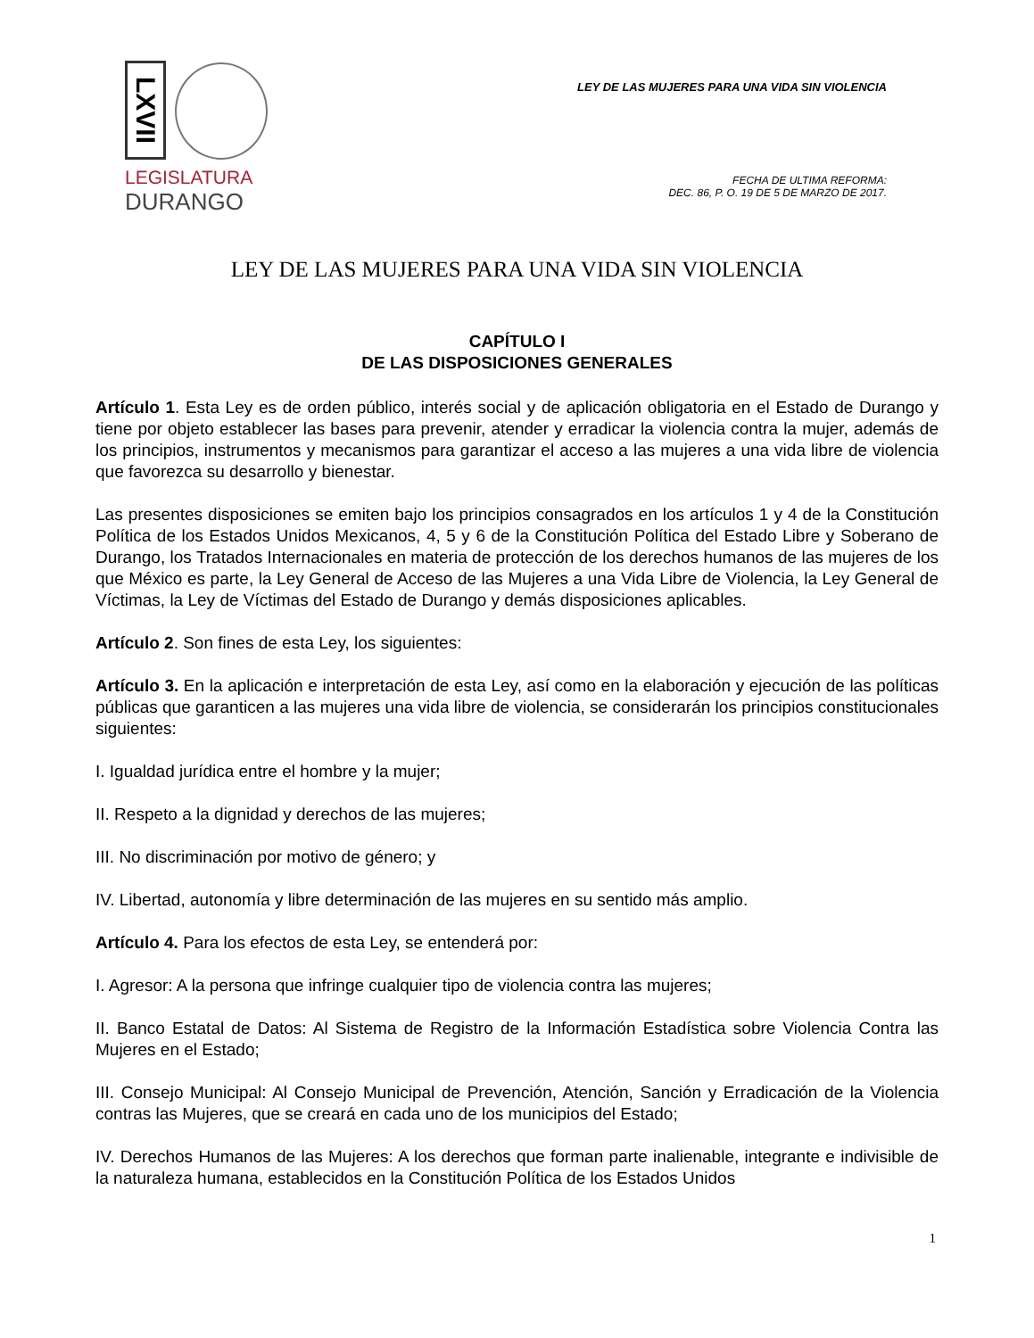LXVII
LEGISLATURA
DURANGO
LEY DE LAS MUJERES PARA UNA VIDA SIN VIOLENCIA
FECHA DE ULTIMA REFORMA:
DEC. 86, P. O. 19 DE 5 DE MARZO DE 2017.
LEY DE LAS MUJERES PARA UNA VIDA SIN VIOLENCIA
CAPÍTULO I
DE LAS DISPOSICIONES GENERALES
Artículo 1. Esta Ley es de orden público, interés social y de aplicación obligatoria en el Estado de Durango y tiene por objeto establecer las bases para prevenir, atender y erradicar la violencia contra la mujer, además de los principios, instrumentos y mecanismos para garantizar el acceso a las mujeres a una vida libre de violencia que favorezca su desarrollo y bienestar.
Las presentes disposiciones se emiten bajo los principios consagrados en los artículos 1 y 4 de la Constitución Política de los Estados Unidos Mexicanos, 4, 5 y 6 de la Constitución Política del Estado Libre y Soberano de Durango, los Tratados Internacionales en materia de protección de los derechos humanos de las mujeres de los que México es parte, la Ley General de Acceso de las Mujeres a una Vida Libre de Violencia, la Ley General de Víctimas, la Ley de Víctimas del Estado de Durango y demás disposiciones aplicables.
Artículo 2. Son fines de esta Ley, los siguientes:
Artículo 3. En la aplicación e interpretación de esta Ley, así como en la elaboración y ejecución de las políticas públicas que garanticen a las mujeres una vida libre de violencia, se considerarán los principios constitucionales siguientes:
I. Igualdad jurídica entre el hombre y la mujer;
II. Respeto a la dignidad y derechos de las mujeres;
III. No discriminación por motivo de género; y
IV. Libertad, autonomía y libre determinación de las mujeres en su sentido más amplio.
Artículo 4. Para los efectos de esta Ley, se entenderá por:
I. Agresor: A la persona que infringe cualquier tipo de violencia contra las mujeres;
II. Banco Estatal de Datos: Al Sistema de Registro de la Información Estadística sobre Violencia Contra las Mujeres en el Estado;
III. Consejo Municipal: Al Consejo Municipal de Prevención, Atención, Sanción y Erradicación de la Violencia contras las Mujeres, que se creará en cada uno de los municipios del Estado;
IV. Derechos Humanos de las Mujeres: A los derechos que forman parte inalienable, integrante e indivisible de la naturaleza humana, establecidos en la Constitución Política de los Estados Unidos
1